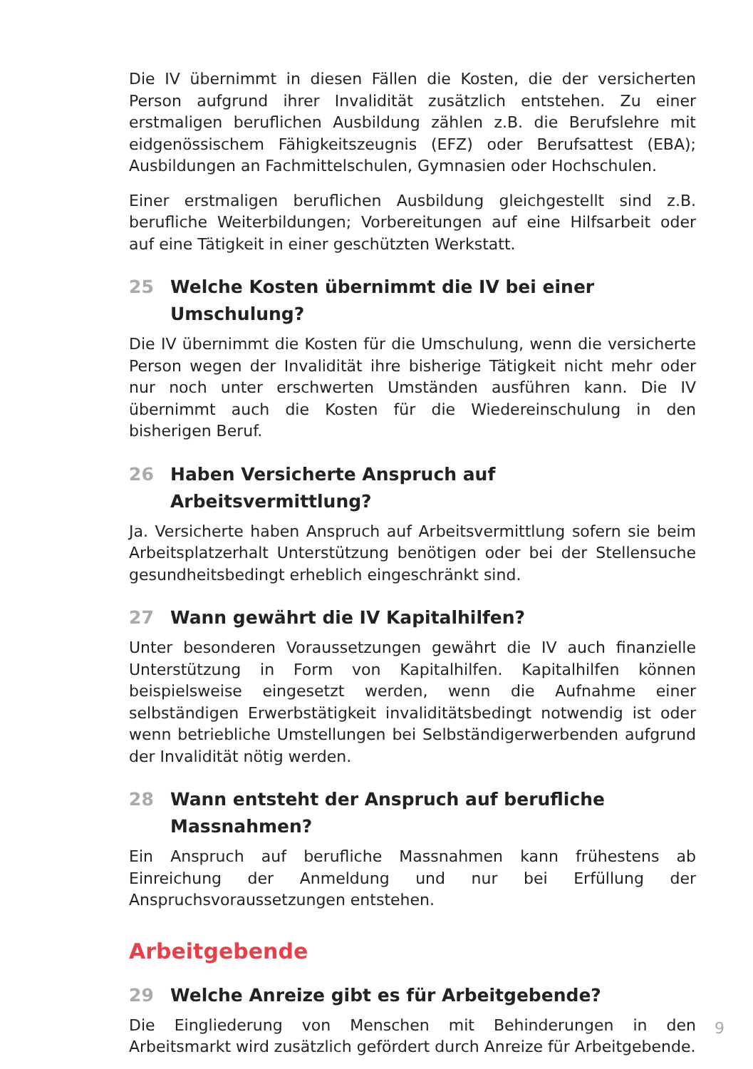Die IV übernimmt in diesen Fällen die Kosten, die der versicherten Person aufgrund ihrer Invalidität zusätzlich entstehen. Zu einer erstmaligen beruflichen Ausbildung zählen z.B. die Berufslehre mit eidgenössischem Fähigkeitszeugnis (EFZ) oder Berufsattest (EBA); Ausbildungen an Fachmittelschulen, Gymnasien oder Hochschulen.
Einer erstmaligen beruflichen Ausbildung gleichgestellt sind z.B. berufliche Weiterbildungen; Vorbereitungen auf eine Hilfsarbeit oder auf eine Tätigkeit in einer geschützten Werkstatt.
25 Welche Kosten übernimmt die IV bei einer Umschulung?
Die IV übernimmt die Kosten für die Umschulung, wenn die versicherte Person wegen der Invalidität ihre bisherige Tätigkeit nicht mehr oder nur noch unter erschwerten Umständen ausführen kann. Die IV übernimmt auch die Kosten für die Wiedereinschulung in den bisherigen Beruf.
26 Haben Versicherte Anspruch auf Arbeitsvermittlung?
Ja. Versicherte haben Anspruch auf Arbeitsvermittlung sofern sie beim Arbeitsplatzerhalt Unterstützung benötigen oder bei der Stellensuche gesundheitsbedingt erheblich eingeschränkt sind.
27 Wann gewährt die IV Kapitalhilfen?
Unter besonderen Voraussetzungen gewährt die IV auch finanzielle Unterstützung in Form von Kapitalhilfen. Kapitalhilfen können beispielsweise eingesetzt werden, wenn die Aufnahme einer selbständigen Erwerbstätigkeit invaliditätsbedingt notwendig ist oder wenn betriebliche Umstellungen bei Selbständigerwerbenden aufgrund der Invalidität nötig werden.
28 Wann entsteht der Anspruch auf berufliche
Massnahmen?
Ein Anspruch auf berufliche Massnahmen kann frühestens ab Einreichung der Anmeldung und nur bei Erfüllung der Anspruchsvoraussetzungen entstehen.
Arbeitgebende
29 Welche Anreize gibt es für Arbeitgebende?
Die Eingliederung von Menschen mit Behinderungen in den Arbeitsmarkt wird zusätzlich gefördert durch Anreize für Arbeitgebende.
9